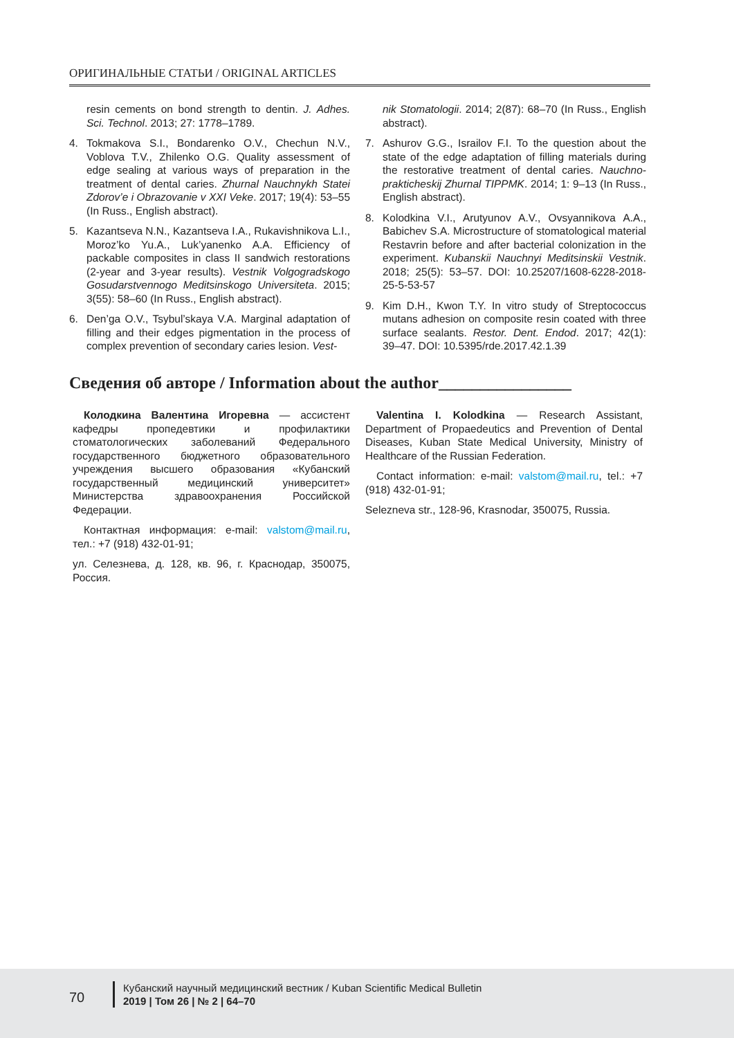ОРИГИНАЛЬНЫЕ СТАТЬИ / ORIGINAL ARTICLES
resin cements on bond strength to dentin. J. Adhes. Sci. Technol. 2013; 27: 1778–1789.
4. Tokmakova S.I., Bondarenko O.V., Chechun N.V., Voblova T.V., Zhilenko O.G. Quality assessment of edge sealing at various ways of preparation in the treatment of dental caries. Zhurnal Nauchnykh Statei Zdorov’e i Obrazovanie v XXI Veke. 2017; 19(4): 53–55 (In Russ., English abstract).
5. Kazantseva N.N., Kazantseva I.A., Rukavishnikova L.I., Moroz’ko Yu.A., Luk’yanenko A.A. Efficiency of packable composites in class II sandwich restorations (2-year and 3-year results). Vestnik Volgogradskogo Gosudarstvennogo Meditsinskogo Universiteta. 2015; 3(55): 58–60 (In Russ., English abstract).
6. Den’ga O.V., Tsybul’skaya V.A. Marginal adaptation of filling and their edges pigmentation in the process of complex prevention of secondary caries lesion. Vest-
nik Stomatologii. 2014; 2(87): 68–70 (In Russ., English abstract).
7. Ashurov G.G., Israilov F.I. To the question about the state of the edge adaptation of filling materials during the restorative treatment of dental caries. Nauchno-prakticheskij Zhurnal TIPPMK. 2014; 1: 9–13 (In Russ., English abstract).
8. Kolodkina V.I., Arutyunov A.V., Ovsyannikova A.A., Babichev S.A. Microstructure of stomatological material Restavrin before and after bacterial colonization in the experiment. Kubanskii Nauchnyi Meditsinskii Vestnik. 2018; 25(5): 53–57. DOI: 10.25207/1608-6228-2018-25-5-53-57
9. Kim D.H., Kwon T.Y. In vitro study of Streptococcus mutans adhesion on composite resin coated with three surface sealants. Restor. Dent. Endod. 2017; 42(1): 39–47. DOI: 10.5395/rde.2017.42.1.39
Сведения об авторе / Information about the author________________
Колодкина Валентина Игоревна — ассистент кафедры пропедевтики и профилактики стоматологических заболеваний Федерального государственного бюджетного образовательного учреждения высшего образования «Кубанский государственный медицинский университет» Министерства здравоохранения Российской Федерации.
Контактная информация: e-mail: valstom@mail.ru, тел.: +7 (918) 432-01-91;
ул. Селезнева, д. 128, кв. 96, г. Краснодар, 350075, Россия.
Valentina I. Kolodkina — Research Assistant, Department of Propaedeutics and Prevention of Dental Diseases, Kuban State Medical University, Ministry of Healthcare of the Russian Federation.
Contact information: e-mail: valstom@mail.ru, tel.: +7 (918) 432-01-91;
Selezneva str., 128-96, Krasnodar, 350075, Russia.
70
Кубанский научный медицинский вестник / Kuban Scientific Medical Bulletin
2019 | Том 26 | № 2 | 64–70